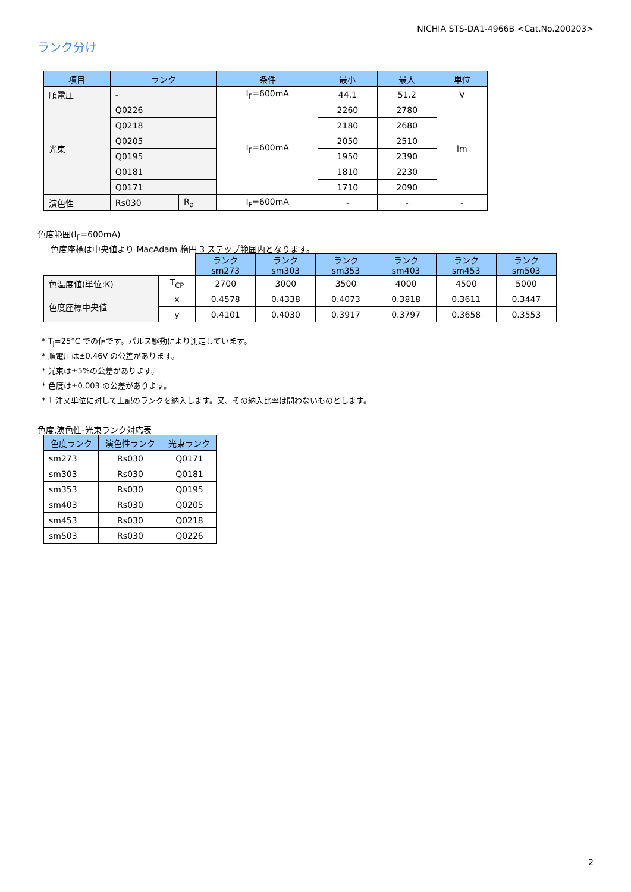NICHIA STS-DA1-4966B <Cat.No.200203>
ランク分け
| 項目 | ランク | | 条件 | 最小 | 最大 | 単位 |
| --- | --- | --- | --- | --- | --- | --- |
| 順電圧 | - | | I<sub>F</sub>=600mA | 44.1 | 51.2 | V |
| 光束 | Q0226 | | I<sub>F</sub>=600mA | 2260 | 2780 | lm |
| | Q0218 | | | 2180 | 2680 | |
| | Q0205 | | | 2050 | 2510 | |
| | Q0195 | | | 1950 | 2390 | |
| | Q0181 | | | 1810 | 2230 | |
| | Q0171 | | | 1710 | 2090 | |
| 演色性 | Rs030 | R<sub>a</sub> | I<sub>F</sub>=600mA | - | - | - |
色度範囲(I<sub>F</sub>=600mA)
色度座標は中央値より MacAdam 楕円 3 ステップ範囲内となります。
| | | ランク sm273 | ランク sm303 | ランク sm353 | ランク sm403 | ランク sm453 | ランク sm503 |
| 色温度値(単位:K) | T<sub>CP</sub> | 2700 | 3000 | 3500 | 4000 | 4500 | 5000 |
| 色度座標中央値 | x | 0.4578 | 0.4338 | 0.4073 | 0.3818 | 0.3611 | 0.3447 |
| | y | 0.4101 | 0.4030 | 0.3917 | 0.3797 | 0.3658 | 0.3553 |
* T<sub>J</sub>=25°C での値です。パルス駆動により測定しています。
* 順電圧は±0.46V の公差があります。
* 光束は±5%の公差があります。
* 色度は±0.003 の公差があります。
* 1 注文単位に対して上記のランクを納入します。又、その納入比率は問わないものとします。
色度,演色性-光束ランク対応表
| 色度ランク | 演色性ランク | 光束ランク |
| --- | --- | --- |
| sm273 | Rs030 | Q0171 |
| sm303 | Rs030 | Q0181 |
| sm353 | Rs030 | Q0195 |
| sm403 | Rs030 | Q0205 |
| sm453 | Rs030 | Q0218 |
| sm503 | Rs030 | Q0226 |
2